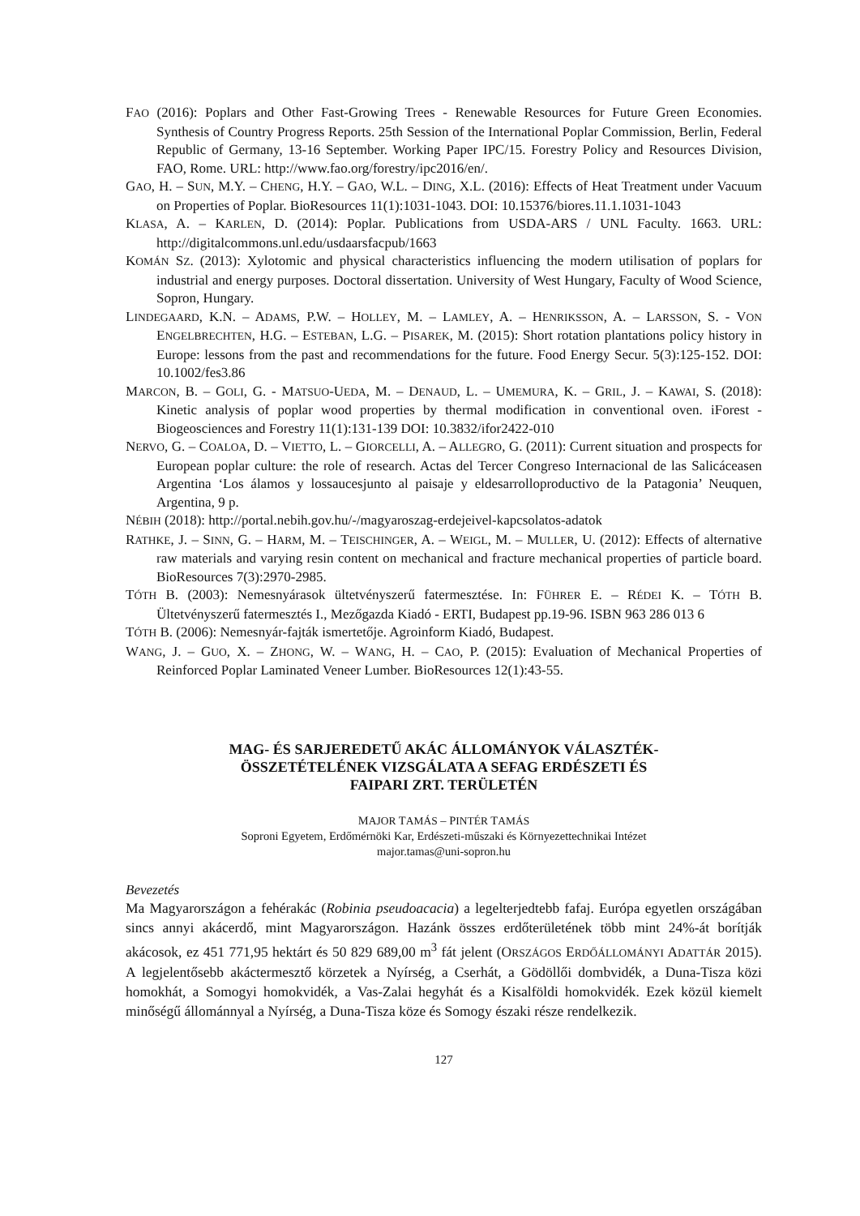FAO (2016): Poplars and Other Fast-Growing Trees - Renewable Resources for Future Green Economies. Synthesis of Country Progress Reports. 25th Session of the International Poplar Commission, Berlin, Federal Republic of Germany, 13-16 September. Working Paper IPC/15. Forestry Policy and Resources Division, FAO, Rome. URL: http://www.fao.org/forestry/ipc2016/en/.
GAO, H. – SUN, M.Y. – CHENG, H.Y. – GAO, W.L. – DING, X.L. (2016): Effects of Heat Treatment under Vacuum on Properties of Poplar. BioResources 11(1):1031-1043. DOI: 10.15376/biores.11.1.1031-1043
KLASA, A. – KARLEN, D. (2014): Poplar. Publications from USDA-ARS / UNL Faculty. 1663. URL: http://digitalcommons.unl.edu/usdaarsfacpub/1663
KOMÁN SZ. (2013): Xylotomic and physical characteristics influencing the modern utilisation of poplars for industrial and energy purposes. Doctoral dissertation. University of West Hungary, Faculty of Wood Science, Sopron, Hungary.
LINDEGAARD, K.N. – ADAMS, P.W. – HOLLEY, M. – LAMLEY, A. – HENRIKSSON, A. – LARSSON, S. - VON ENGELBRECHTEN, H.G. – ESTEBAN, L.G. – PISAREK, M. (2015): Short rotation plantations policy history in Europe: lessons from the past and recommendations for the future. Food Energy Secur. 5(3):125-152. DOI: 10.1002/fes3.86
MARCON, B. – GOLI, G. - MATSUO-UEDA, M. – DENAUD, L. – UMEMURA, K. – GRIL, J. – KAWAI, S. (2018): Kinetic analysis of poplar wood properties by thermal modification in conventional oven. iForest - Biogeosciences and Forestry 11(1):131-139 DOI: 10.3832/ifor2422-010
NERVO, G. – COALOA, D. – VIETTO, L. – GIORCELLI, A. – ALLEGRO, G. (2011): Current situation and prospects for European poplar culture: the role of research. Actas del Tercer Congreso Internacional de las Salicáceasen Argentina ‘Los álamos y lossaucesjunto al paisaje y eldesarrolloproductivo de la Patagonia’ Neuquen, Argentina, 9 p.
NÉBIH (2018): http://portal.nebih.gov.hu/-/magyaroszag-erdejeivel-kapcsolatos-adatok
RATHKE, J. – SINN, G. – HARM, M. – TEISCHINGER, A. – WEIGL, M. – MULLER, U. (2012): Effects of alternative raw materials and varying resin content on mechanical and fracture mechanical properties of particle board. BioResources 7(3):2970-2985.
TÓTH B. (2003): Nemesnyárasok ültetvényszerű fatermesztése. In: FÜHRER E. – RÉDEI K. – TÓTH B. Ültetvényszerű fatermesztés I., Mezőgazda Kiadó - ERTI, Budapest pp.19-96. ISBN 963 286 013 6
TÓTH B. (2006): Nemesnyár-fajták ismertetője. Agroinform Kiadó, Budapest.
WANG, J. – GUO, X. – ZHONG, W. – WANG, H. – CAO, P. (2015): Evaluation of Mechanical Properties of Reinforced Poplar Laminated Veneer Lumber. BioResources 12(1):43-55.
MAG- ÉS SARJEREDETŰ AKÁC ÁLLOMÁNYOK VÁLASZTÉK-
ÖSSZETÉTELÉNEK VIZSGÁLATA A SEFAG ERDÉSZETI ÉS
FAIPARI ZRT. TERÜLETÉN
MAJOR TAMÁS – PINTÉR TAMÁS
Soproni Egyetem, Erdőmérnöki Kar, Erdészeti-műszaki és Környezettechnikai Intézet
major.tamas@uni-sopron.hu
Bevezetés
Ma Magyarországon a fehérakác (Robinia pseudoacacia) a legelterjedtebb fafaj. Európa egyetlen országában sincs annyi akácerdő, mint Magyarországon. Hazánk összes erdőterületének több mint 24%-át borítják akácosok, ez 451 771,95 hektárt és 50 829 689,00 m<sup>3</sup> fát jelent (ORSZÁGOS ERDŐÁLLOMÁNYI ADATTÁR 2015). A legjelentősebb akáctermesztő körzetek a Nyírség, a Cserhát, a Gödöllői dombvidék, a Duna-Tisza közi homokhát, a Somogyi homokvidék, a Vas-Zalai hegyhát és a Kisalföldi homokvidék. Ezek közül kiemelt minőségű állománnyal a Nyírség, a Duna-Tisza köze és Somogy északi része rendelkezik.
127